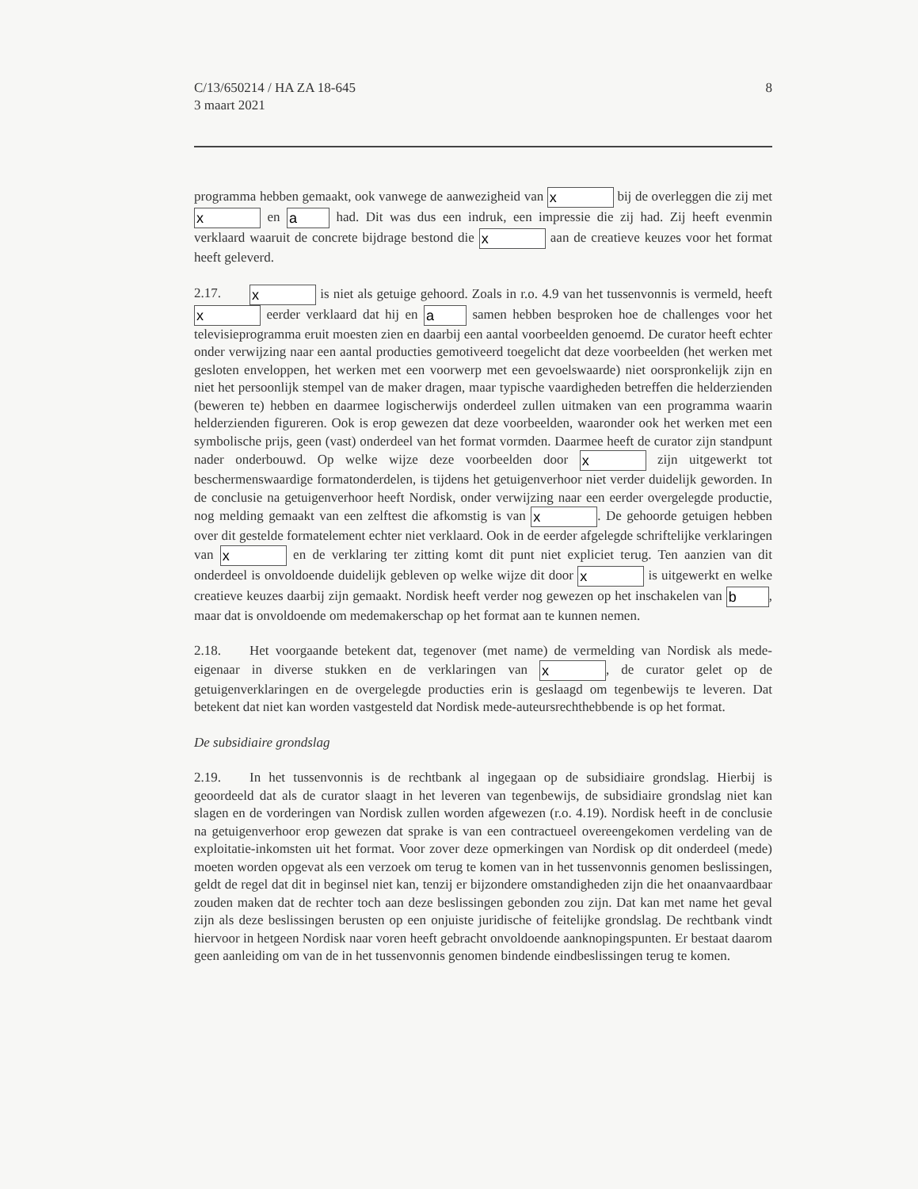C/13/650214 / HA ZA 18-645
3 maart 2021
8
programma hebben gemaakt, ook vanwege de aanwezigheid van x bij de overleggen die zij met x en a had. Dit was dus een indruk, een impressie die zij had. Zij heeft evenmin verklaard waaruit de concrete bijdrage bestond die x aan de creatieve keuzes voor het format heeft geleverd.
2.17. x is niet als getuige gehoord. Zoals in r.o. 4.9 van het tussenvonnis is vermeld, heeft x eerder verklaard dat hij en a samen hebben besproken hoe de challenges voor het televisieprogramma eruit moesten zien en daarbij een aantal voorbeelden genoemd. De curator heeft echter onder verwijzing naar een aantal producties gemotiveerd toegelicht dat deze voorbeelden (het werken met gesloten enveloppen, het werken met een voorwerp met een gevoelswaarde) niet oorspronkelijk zijn en niet het persoonlijk stempel van de maker dragen, maar typische vaardigheden betreffen die helderzienden (beweren te) hebben en daarmee logischerwijs onderdeel zullen uitmaken van een programma waarin helderzienden figureren. Ook is erop gewezen dat deze voorbeelden, waaronder ook het werken met een symbolische prijs, geen (vast) onderdeel van het format vormden. Daarmee heeft de curator zijn standpunt nader onderbouwd. Op welke wijze deze voorbeelden door x zijn uitgewerkt tot beschermenswaardige formatonderdelen, is tijdens het getuigenverhoor niet verder duidelijk geworden. In de conclusie na getuigenverhoor heeft Nordisk, onder verwijzing naar een eerder overgelegde productie, nog melding gemaakt van een zelftest die afkomstig is van x. De gehoorde getuigen hebben over dit gestelde formatelement echter niet verklaard. Ook in de eerder afgelegde schriftelijke verklaringen van x en de verklaring ter zitting komt dit punt niet expliciet terug. Ten aanzien van dit onderdeel is onvoldoende duidelijk gebleven op welke wijze dit door x is uitgewerkt en welke creatieve keuzes daarbij zijn gemaakt. Nordisk heeft verder nog gewezen op het inschakelen van b, maar dat is onvoldoende om medemakerschap op het format aan te kunnen nemen.
2.18. Het voorgaande betekent dat, tegenover (met name) de vermelding van Nordisk als mede-eigenaar in diverse stukken en de verklaringen van x, de curator gelet op de getuigenverklaringen en de overgelegde producties erin is geslaagd om tegenbewijs te leveren. Dat betekent dat niet kan worden vastgesteld dat Nordisk mede-auteursrechthebbende is op het format.
De subsidiaire grondslag
2.19. In het tussenvonnis is de rechtbank al ingegaan op de subsidiaire grondslag. Hierbij is geoordeeld dat als de curator slaagt in het leveren van tegenbewijs, de subsidiaire grondslag niet kan slagen en de vorderingen van Nordisk zullen worden afgewezen (r.o. 4.19). Nordisk heeft in de conclusie na getuigenverhoor erop gewezen dat sprake is van een contractueel overeengekomen verdeling van de exploitatie-inkomsten uit het format. Voor zover deze opmerkingen van Nordisk op dit onderdeel (mede) moeten worden opgevat als een verzoek om terug te komen van in het tussenvonnis genomen beslissingen, geldt de regel dat dit in beginsel niet kan, tenzij er bijzondere omstandigheden zijn die het onaanvaardbaar zouden maken dat de rechter toch aan deze beslissingen gebonden zou zijn. Dat kan met name het geval zijn als deze beslissingen berusten op een onjuiste juridische of feitelijke grondslag. De rechtbank vindt hiervoor in hetgeen Nordisk naar voren heeft gebracht onvoldoende aanknopingspunten. Er bestaat daarom geen aanleiding om van de in het tussenvonnis genomen bindende eindbeslissingen terug te komen.